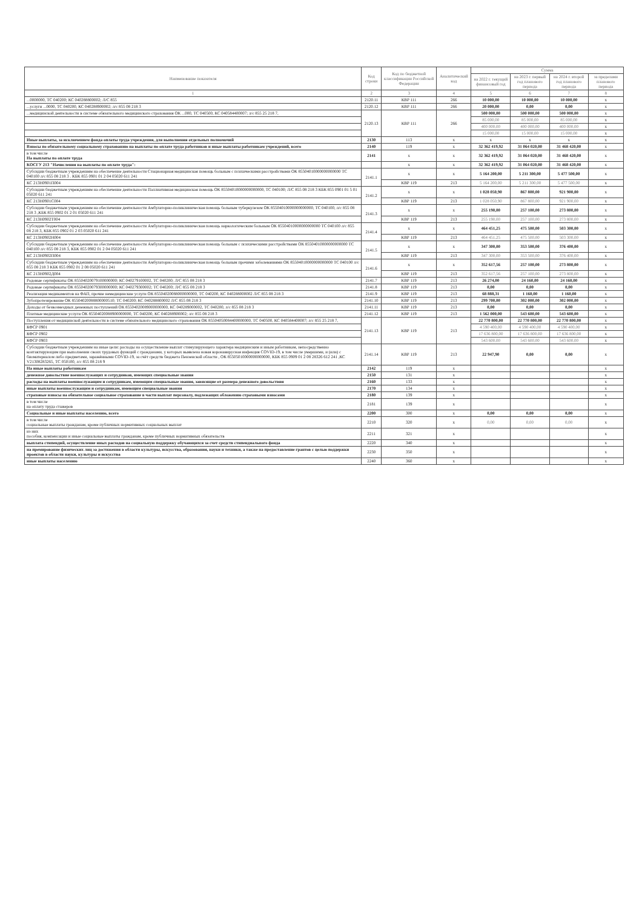| Наименование показателя | Код строки | Код по бюджетной классификации Российской Федерации | Аналитический код | Сумма | | | |
| --- | --- | --- | --- | --- | --- | --- | --- |
| | | | | на 2022 г. текущий финансовый год | на 2023 г. первый год планового периода | на 2024 г. второй год планового периода | за пределами планового периода |
| 1 | 2 | 3 | 4 | 5 | 6 | 7 | 8 |
| ...0000000, ТС 040200; КС 040288800002; Л/С 855 | 2120.11 | КВР 111 | 266 | 10 000,00 | 10 000,00 | 10 000,00 | x |
| ...услуги ...0000, ТС 040200, КС 040288900002; л/с 855 08 218 3 | 2120.12 | КВР 111 | 266 | 20 000,00 | 0,00 | 0,00 | x |
| ...медицинской деятельности в системе обязательного медицинского страхования ОК ...000, ТС 040500, КС 040584400007; л/с 855 25 218 7, | 2120.13 | КВР 111 | 266 | 500 000,00 | 500 000,00 | 500 000,00 | x |
| | | | | 85 000,00 | 85 000,00 | 85 000,00 | x |
| | | | | 400 000,00 | 400 000,00 | 400 000,00 | x |
| | | | | 15 000,00 | 15 000,00 | 15 000,00 | x |
| Иные выплаты, за исключением фонда оплаты труда учреждения, для выполнения отдельных полномочий | 2130 | 113 | x | x | x | x | x |
| Взносы по обязательному социальному страхованию на выплаты по оплате труда работников и иные выплаты работникам учреждений, всего | 2140 | 119 | x | 32 362 419,92 | 31 064 020,00 | 31 468 420,00 | x |
| в том числе На выплаты по оплате труда | 2141 | x | x | 32 362 419,92 | 31 064 020,00 | 31 468 420,00 | x |
| КОСГУ 213 "Начисления на выплаты по оплате труда": | | x | x | 32 362 419,92 | 31 064 020,00 | 31 468 420,00 | x |
| Субсидии бюджетным учреждениям на обеспечение деятельности Стационарная медицинская помощь больным с психическими расстройствами ОК 85504010000000000000 ТС 040100 л/с 855 08 218 3 . КБК 855 0901 01 2 04 05020 611 241 | 2141.1 | x | x | 5 164 200,00 | 5 211 300,00 | 5 477 500,00 | x |
| КС 213Н0901П004 | | КВР 119 | 213 | 5 164 200,00 | 5 211 300,00 | 5 477 500,00 | x |
| Субсидии бюджетным учреждениям на обеспечение деятельности Паллиативная медицинская помощь ОК 85504010000000000000, ТС 040100; Л/С 855 08 218 3 КБК 855 0901 01 5 01 05020 611 241 | 2141.2 | x | x | 1 028 050,90 | 867 800,00 | 921 900,00 | x |
| КС 213Н0901С004 | | КВР 119 | 213 | 1 028 050,90 | 867 800,00 | 921 900,00 | x |
| Субсидии бюджетным учреждениям на обеспечение деятельности Амбулаторно-поликлиническая помощь больным туберкулезом ОК 85504010000000000000, ТС 040100, л/с 855 08 218 3 ,КБК 855 0902 01 2 01 05020 611 241 | 2141.3 | x | x | 255 190,00 | 257 100,00 | 273 800,00 | x |
| КС 213Н0902Т004 | | КВР 119 | 213 | 255 190,00 | 257 100,00 | 273 800,00 | x |
| Субсидии бюджетным учреждениям на обеспечение деятельности Амбулаторно-поликлиническая помощь наркологическим больным ОК 85504010000000000000 ТС 040100 л/с 855 08 218 3, КБК 855 0902 01 2 03 05020 611 241 | 2141.4 | x | x | 464 451,25 | 475 500,00 | 503 300,00 | x |
| КС 213Н0902Н004 | | КВР 119 | 213 | 464 451,25 | 475 500,00 | 503 300,00 | x |
| Субсидии бюджетным учреждениям на обеспечение деятельности Амбулаторно-поликлиническая помощь больным с психическими расстройствами ОК 85504010000000000000 ТС 040100 л/с 855 08 218 3, КБК 855 0902 01 2 04 05020 611 241 | 2141.5 | x | x | 347 300,00 | 353 500,00 | 376 400,00 | x |
| КС 213Н0902П004 | | КВР 119 | 213 | 347 300,00 | 353 500,00 | 376 400,00 | x |
| Субсидии бюджетным учреждениям на обеспечение деятельности Амбулаторно-поликлиническая помощь больным прочими заболеваниями ОК 85504010000000000000 ТС 040100 л/с 855 08 218 3 КБК 855 0902 01 2 08 05020 611 241 | 2141.6 | x | x | 352 617,56 | 257 100,00 | 273 800,00 | x |
| КС 213Н0902Д004 | | КВР 119 | 213 | 352 617,56 | 257 100,00 | 273 800,00 | x |
| Родовые сертификаты ОК 85504020079100000000; КС 040279100002, ТС 040200; Л/С 855 08 218 3 | 2141.7 | КВР 119 | 213 | 26 274,00 | 24 160,00 | 24 160,00 | x |
| Родовые сертификаты ОК 85504020079300000000; КС 040279300002; ТС 040200; Л/С 855 08 218 3 | 2141.8 | КВР 119 | 213 | 0,00 | 0,00 | 0,00 | x |
| Реализация медикаментов на ФАП, прочие немедицинские услуги ОК 85504020088000000000, ТС 040200, КС 040288000002 Л/С 855 08 218 3 | 2141.9 | КВР 119 | 213 | 68 888,31 | 1 160,00 | 1 160,00 | x |
| Зубопротезирование ОК 85504020088800000510; ТС 040200; КС 040288800002 Л/С 855 08 218 3 | 2141.10 | КВР 119 | 213 | 299 700,00 | 302 000,00 | 302 000,00 | x |
| Доходы от безвозмездных денежных поступлений ОК 85504020089000000000, КС 040289000002, ТС 040200, л/с 855 08 218 3 | 2141.11 | КВР 119 | 213 | 0,00 | 0,00 | 0,00 | x |
| Платные медицинские услуги ОК 85504020088900000000, ТС 040200, КС 040288900002; л/с 855 08 218 3 | 2141.12 | КВР 119 | 213 | 1 562 000,00 | 543 600,00 | 543 600,00 | x |
| Поступления от медицинской деятельности в системе обязательного медицинского страхования ОК 85504050084400000000, ТС 040500, КС 040584400007; л/с 855 25 218 7, | 2141.13 | КВР 119 | 213 | 22 770 800,00 | 22 770 800,00 | 22 770 800,00 | x |
| КФСР 0901 | | | | 4 590 400,00 | 4 590 400,00 | 4 590 400,00 | x |
| КФСР 0902 | | | | 17 636 800,00 | 17 636 800,00 | 17 636 800,00 | x |
| КФСР 0903 | | | | 543 600,00 | 543 600,00 | 543 600,00 | x |
| Субсидии бюджетным учреждениям на иные цели: расходы на осуществление выплат стимулирующего характера медицинским и иным работникам, непосредственно контактирующим при выполнении своих трудовых функций с гражданами, у которых выявлена новая коронавирусная инфекция COVID-19, в том числе умершими, и (или) с биоматериалом либо предметами, заражёнными COVID-19, за счёт средств бюджета Пензенской области , ОК 85505010000000000000, КБК 855 0909 01 2 08 28326 612 241 ,КС V21308283265, ТС 050100, л/с 855 08 218 9 | 2141.14 | КВР 119 | 213 | 22 947,90 | 0,00 | 0,00 | x |
| На иные выплаты работникам | 2142 | 119 | x | | | | x |
| денежное довольствие военнослужащих и сотрудников, имеющих специальные звания | 2150 | 131 | x | | | | x |
| расходы на выплаты военнослужащим и сотрудникам, имеющим специальные звания, зависящие от размера денежного довольствия | 2160 | 133 | x | | | | x |
| иные выплаты военнослужащим и сотрудникам, имеющим специальные звания | 2170 | 134 | x | | | | x |
| страховые взносы на обязательное социальное страхование в части выплат персоналу, подлежащих обложению страховыми взносами | 2180 | 139 | x | | | | x |
| в том числе на оплату труда стажеров | 2181 | 139 | x | | | | x |
| Социальные и иные выплаты населению, всего | 2200 | 300 | x | 0,00 | 0,00 | 0,00 | x |
| в том числе социальные выплаты гражданам, кроме публичных нормативных социальных выплат | 2210 | 320 | x | 0,00 | 0,00 | 0,00 | x |
| из них пособия, компенсации и иные социальные выплаты гражданам, кроме публичных нормативных обязательств | 2211 | 321 | x | | | | x |
| выплата стипендий, осуществление иных расходов на социальную поддержку обучающихся за счет средств стипендиального фонда | 2220 | 340 | x | | | | x |
| на премирование физических лиц за достижения в области культуры, искусства, образования, науки и техники, а также на предоставление грантов с целью поддержки проектов в области науки, культуры и искусства | 2230 | 350 | x | | | | x |
| иные выплаты населению | 2240 | 360 | x | | | | x |